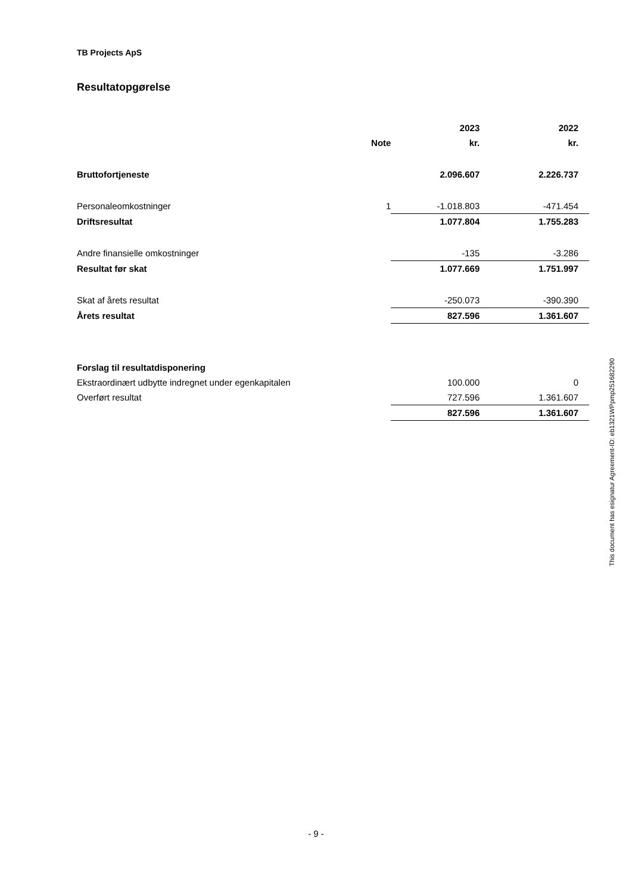TB Projects ApS
Resultatopgørelse
| | | 2023 | 2022 |
| | Note | kr. | kr. |
| Bruttofortjeneste | | 2.096.607 | 2.226.737 |
| Personaleomkostninger | 1 | -1.018.803 | -471.454 |
| Driftsresultat | | 1.077.804 | 1.755.283 |
| Andre finansielle omkostninger | | -135 | -3.286 |
| Resultat før skat | | 1.077.669 | 1.751.997 |
| Skat af årets resultat | | -250.073 | -390.390 |
| Årets resultat | | 827.596 | 1.361.607 |
| Forslag til resultatdisponering | | | |
| Ekstraordinært udbytte indregnet under egenkapitalen | | 100.000 | 0 |
| Overført resultat | | 727.596 | 1.361.607 |
| | | 827.596 | 1.361.607 |
This document has esignatur Agreement-ID: eb1321WPpmp251682290
- 9 -